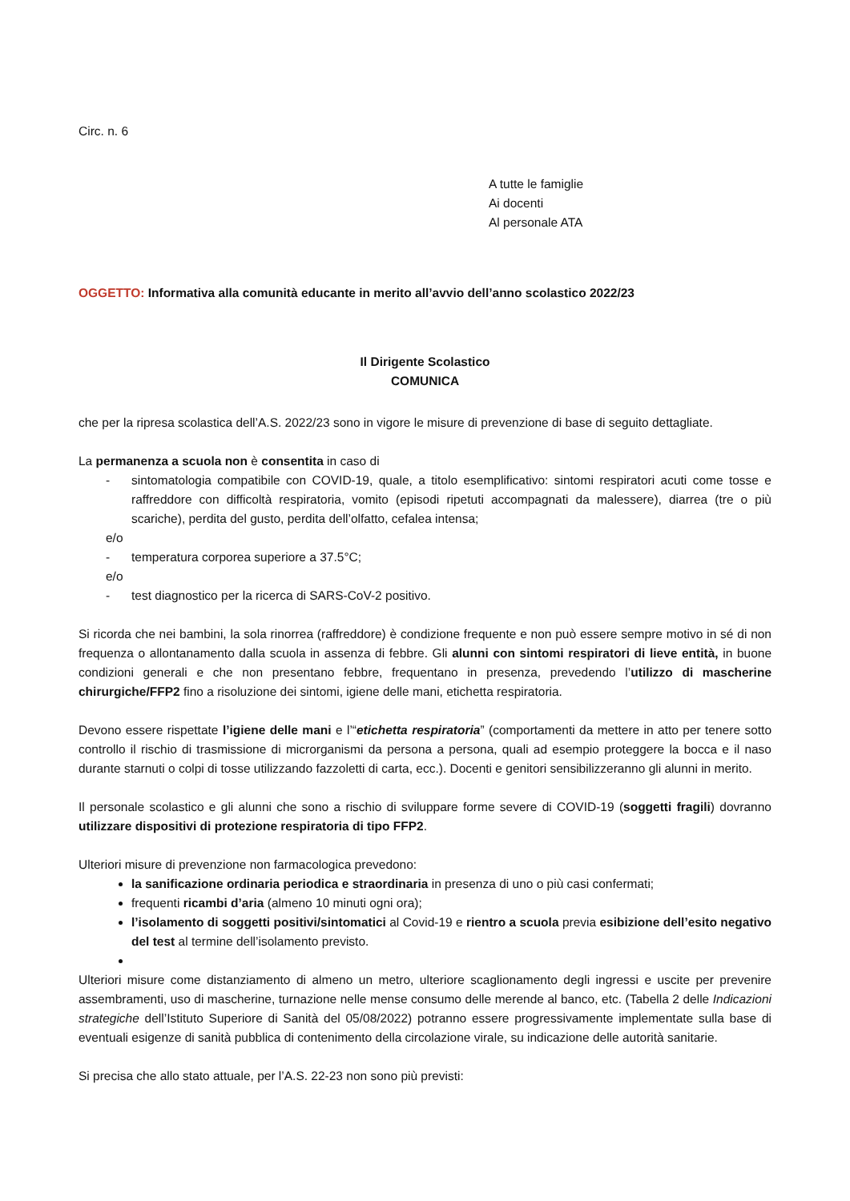Circ. n. 6
A tutte le famiglie
Ai docenti
Al personale ATA
OGGETTO: Informativa alla comunità educante in merito all’avvio dell’anno scolastico 2022/23
Il Dirigente Scolastico
COMUNICA
che per la ripresa scolastica dell’A.S. 2022/23 sono in vigore le misure di prevenzione di base di seguito dettagliate.
La permanenza a scuola non è consentita in caso di
- sintomatologia compatibile con COVID-19, quale, a titolo esemplificativo: sintomi respiratori acuti come tosse e raffreddore con difficoltà respiratoria, vomito (episodi ripetuti accompagnati da malessere), diarrea (tre o più scariche), perdita del gusto, perdita dell’olfatto, cefalea intensa;
e/o
- temperatura corporea superiore a 37.5°C;
e/o
- test diagnostico per la ricerca di SARS-CoV-2 positivo.
Si ricorda che nei bambini, la sola rinorrea (raffreddore) è condizione frequente e non può essere sempre motivo in sé di non frequenza o allontanamento dalla scuola in assenza di febbre. Gli alunni con sintomi respiratori di lieve entità, in buone condizioni generali e che non presentano febbre, frequentano in presenza, prevedendo l’utilizzo di mascherine chirurgiche/FFP2 fino a risoluzione dei sintomi, igiene delle mani, etichetta respiratoria.
Devono essere rispettate l’igiene delle mani e l’“etichetta respiratoria” (comportamenti da mettere in atto per tenere sotto controllo il rischio di trasmissione di microrganismi da persona a persona, quali ad esempio proteggere la bocca e il naso durante starnuti o colpi di tosse utilizzando fazzoletti di carta, ecc.). Docenti e genitori sensibilizzeranno gli alunni in merito.
Il personale scolastico e gli alunni che sono a rischio di sviluppare forme severe di COVID-19 (soggetti fragili) dovranno utilizzare dispositivi di protezione respiratoria di tipo FFP2.
Ulteriori misure di prevenzione non farmacologica prevedono:
la sanificazione ordinaria periodica e straordinaria in presenza di uno o più casi confermati;
frequenti ricambi d’aria (almeno 10 minuti ogni ora);
l’isolamento di soggetti positivi/sintomatici al Covid-19 e rientro a scuola previa esibizione dell’esito negativo del test al termine dell’isolamento previsto.
Ulteriori misure come distanziamento di almeno un metro, ulteriore scaglionamento degli ingressi e uscite per prevenire assembramenti, uso di mascherine, turnazione nelle mense consumo delle merende al banco, etc. (Tabella 2 delle Indicazioni strategiche dell’Istituto Superiore di Sanità del 05/08/2022) potranno essere progressivamente implementate sulla base di eventuali esigenze di sanità pubblica di contenimento della circolazione virale, su indicazione delle autorità sanitarie.
Si precisa che allo stato attuale, per l’A.S. 22-23 non sono più previsti: